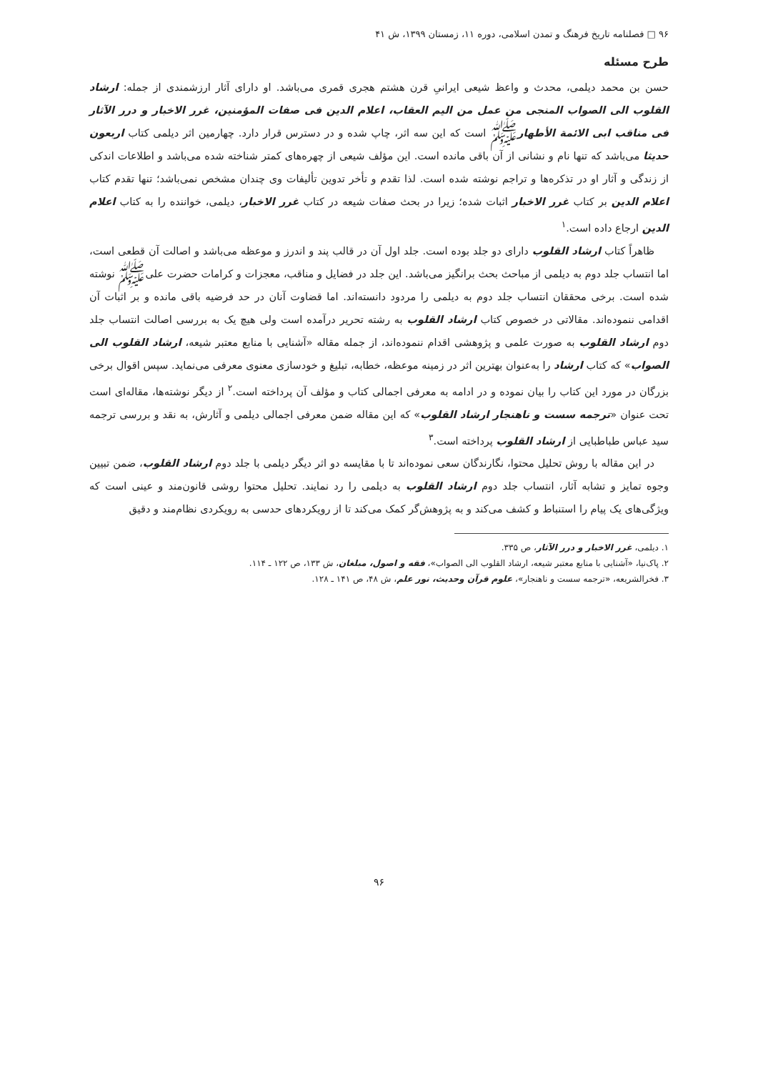۹۶ □ فصلنامه تاریخ فرهنگ و تمدن اسلامی، دوره ۱۱، زمستان ۱۳۹۹، ش ۴۱
طرح مسئله
حسن بن محمد دیلمی، محدث و واعظ شیعی ایرانیِ قرن هشتم هجری قمری می‌باشد. او دارای آثار ارزشمندی از جمله: ارشاد القلوب الی الصواب المنجی من عمل من الیم العقاب، اعلام الدین فی صفات المؤمنین، غرر الاخبار و درر الآثار فی مناقب ابی الائمة الأطهارﷺ است که این سه اثر، چاپ شده و در دسترس قرار دارد. چهارمین اثر دیلمی کتاب اربعون حدیثا می‌باشد که تنها نام و نشانی از آن باقی مانده است. این مؤلف شیعی از چهره‌های کمتر شناخته شده می‌باشد و اطلاعات اندکی از زندگی و آثار او در تذکره‌ها و تراجم نوشته شده است. لذا تقدم و تأخر تدوین تألیفات وی چندان مشخص نمی‌باشد؛ تنها تقدم کتاب اعلام الدین بر کتاب غرر الاخبار اثبات شده؛ زیرا در بحث صفات شیعه در کتاب غرر الاخبار، دیلمی، خواننده را به کتاب اعلام الدین ارجاع داده است.<sup>۱</sup>
ظاهراً کتاب ارشاد القلوب دارای دو جلد بوده است. جلد اول آن در قالب پند و اندرز و موعظه می‌باشد و اصالت آن قطعی است، اما انتساب جلد دوم به دیلمی از مباحث بحث برانگیز می‌باشد. این جلد در فضایل و مناقب، معجزات و کرامات حضرت علیﷺ نوشته شده است. برخی محققان انتساب جلد دوم به دیلمی را مردود دانسته‌اند. اما قضاوت آنان در حد فرضیه باقی مانده و بر اثبات آن اقدامی ننموده‌اند. مقالاتی در خصوص کتاب ارشاد القلوب به رشته تحریر درآمده است ولی هیچ یک به بررسی اصالت انتساب جلد دوم ارشاد القلوب به صورت علمی و پژوهشی اقدام ننموده‌اند، از جمله مقاله «آشنایی با منابع معتبر شیعه، ارشاد القلوب الی الصواب» که کتاب ارشاد را به‌عنوان بهترین اثر در زمینه موعظه، خطابه، تبلیغ و خودسازی معنوی معرفی می‌نماید. سپس اقوال برخی بزرگان در مورد این کتاب را بیان نموده و در ادامه به معرفی اجمالی کتاب و مؤلف آن پرداخته است.<sup>۲</sup> از دیگر نوشته‌ها، مقاله‌ای است تحت عنوان «ترجمه سست و ناهنجار ارشاد القلوب» که این مقاله ضمن معرفی اجمالی دیلمی و آثارش، به نقد و بررسی ترجمه سید عباس طباطبایی از ارشاد القلوب پرداخته است.<sup>۳</sup>
در این مقاله با روش تحلیل محتوا، نگارندگان سعی نموده‌اند تا با مقایسه دو اثر دیگر دیلمی با جلد دوم ارشاد القلوب، ضمن تبیین وجوه تمایز و تشابه آثار، انتساب جلد دوم ارشاد القلوب به دیلمی را رد نمایند. تحلیل محتوا روشی قانون‌مند و عینی است که ویژگی‌های یک پیام را استنباط و کشف می‌کند و به پژوهش‌گر کمک می‌کند تا از رویکردهای حدسی به رویکردی نظام‌مند و دقیق
۱. دیلمی، غرر الاخبار و درر الآثار، ص ۳۳۵.
۲. پاک‌نیا، «آشنایی با منابع معتبر شیعه، ارشاد القلوب الی الصواب»، فقه و اصول، مبلغان، ش ۱۳۳، ص ۱۲۲ ـ ۱۱۴.
۳. فخرالشریعه، «ترجمه سست و ناهنجار»، علوم قرآن وحدیث، نور علم، ش ۴۸، ص ۱۴۱ ـ ۱۲۸.
۹۶